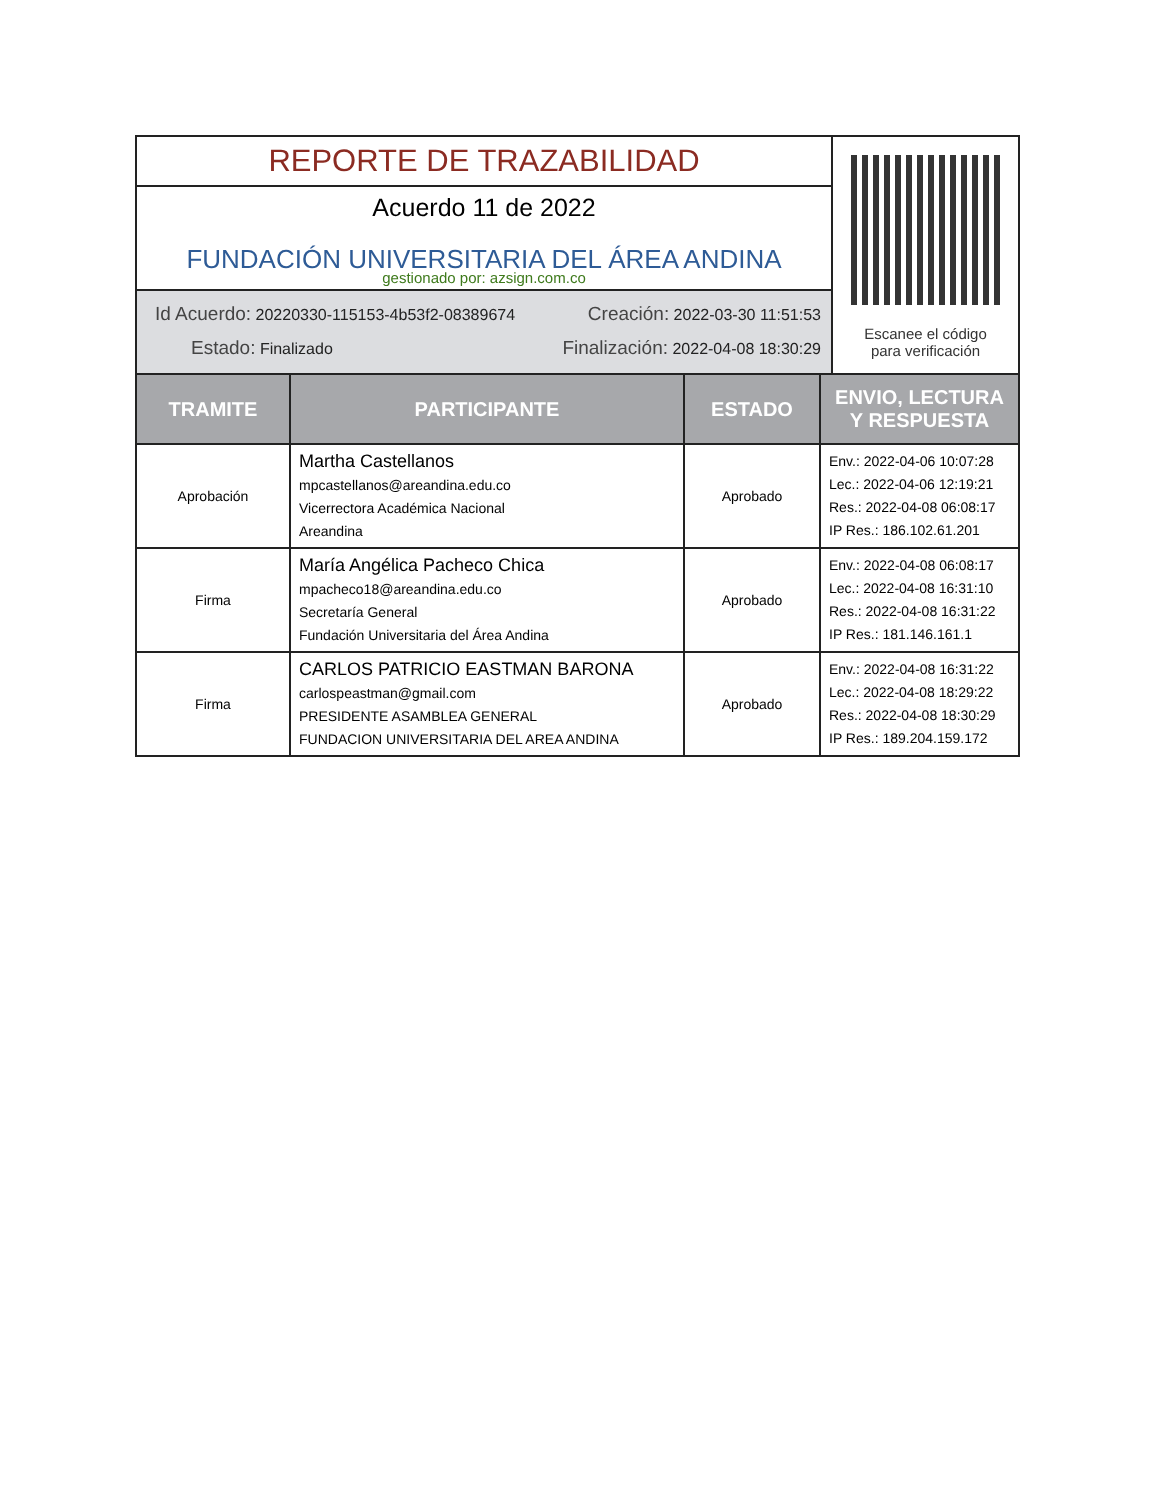REPORTE DE TRAZABILIDAD
Acuerdo 11 de 2022
FUNDACIÓN UNIVERSITARIA DEL ÁREA ANDINA
gestionado por: azsign.com.co
Id Acuerdo: 20220330-115153-4b53f2-08389674 Creación: 2022-03-30 11:51:53
Estado: Finalizado Finalización: 2022-04-08 18:30:29
Escanee el código
para verificación
| TRAMITE | PARTICIPANTE | ESTADO | ENVIO, LECTURA Y RESPUESTA |
| --- | --- | --- | --- |
| Aprobación | Martha Castellanos mpcastellanos@areandina.edu.co Vicerrectora Académica Nacional Areandina | Aprobado | Env.: 2022-04-06 10:07:28 Lec.: 2022-04-06 12:19:21 Res.: 2022-04-08 06:08:17 IP Res.: 186.102.61.201 |
| Firma | María Angélica Pacheco Chica mpacheco18@areandina.edu.co Secretaría General Fundación Universitaria del Área Andina | Aprobado | Env.: 2022-04-08 06:08:17 Lec.: 2022-04-08 16:31:10 Res.: 2022-04-08 16:31:22 IP Res.: 181.146.161.1 |
| Firma | CARLOS PATRICIO EASTMAN BARONA carlospeastman@gmail.com PRESIDENTE ASAMBLEA GENERAL FUNDACION UNIVERSITARIA DEL AREA ANDINA | Aprobado | Env.: 2022-04-08 16:31:22 Lec.: 2022-04-08 18:29:22 Res.: 2022-04-08 18:30:29 IP Res.: 189.204.159.172 |